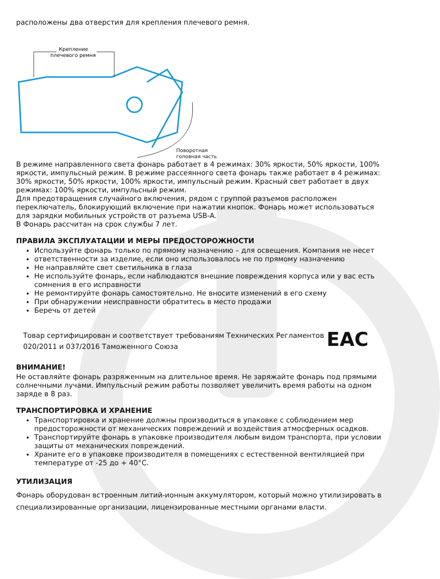расположены два отверстия для крепления плечевого ремня.
Крепление
плечевого ремня
Поворотная
головная часть
В режиме направленного света фонарь работает в 4 режимах: 30% яркости, 50% яркости, 100% яркости, импульсный режим. В режиме рассеянного света фонарь также работает в 4 режимах: 30% яркости, 50% яркости, 100% яркости, импульсный режим. Красный свет работает в двух режимах: 100% яркости, импульсный режим.
Для предотвращения случайного включения, рядом с группой разъемов расположен переключатель, блокирующий включение при нажатии кнопок. Фонарь может использоваться для зарядки мобильных устройств от разъема USB-A.
В Фонарь рассчитан на срок службы 7 лет.
ПРАВИЛА ЭКСПЛУАТАЦИИ И МЕРЫ ПРЕДОСТОРОЖНОСТИ
Используйте фонарь только по прямому назначению – для освещения. Компания не несет
ответственности за изделие, если оно использовалось не по прямому назначению
Не направляйте свет светильника в глаза
Не используйте фонарь, если наблюдаются внешние повреждения корпуса или у вас есть сомнения в его исправности
Не ремонтируйте фонарь самостоятельно. Не вносите изменений в его схему
При обнаружении неисправности обратитесь в место продажи
Беречь от детей
Товар сертифицирован и соответствует требованиям Технических Регламентов
020/2011 и 037/2016 Таможенного Союза
EAC
ВНИМАНИЕ!
Не оставляйте фонарь разряженным на длительное время. Не заряжайте фонарь под прямыми солнечными лучами. Импульсный режим работы позволяет увеличить время работы на одном заряде в 8 раз.
ТРАНСПОРТИРОВКА И ХРАНЕНИЕ
Транспортировка и хранение должны производиться в упаковке с соблюдением мер предосторожности от механических повреждений и воздействия атмосферных осадков.
Транспортируйте фонарь в упаковке производителя любым видом транспорта, при условии защиты от механических повреждений.
Храните его в упаковке производителя в помещениях с естественной вентиляцией при температуре от -25 до + 40°С.
УТИЛИЗАЦИЯ
Фонарь оборудован встроенным литий-ионным аккумулятором, который можно утилизировать в специализированные организации, лицензированные местными органами власти.